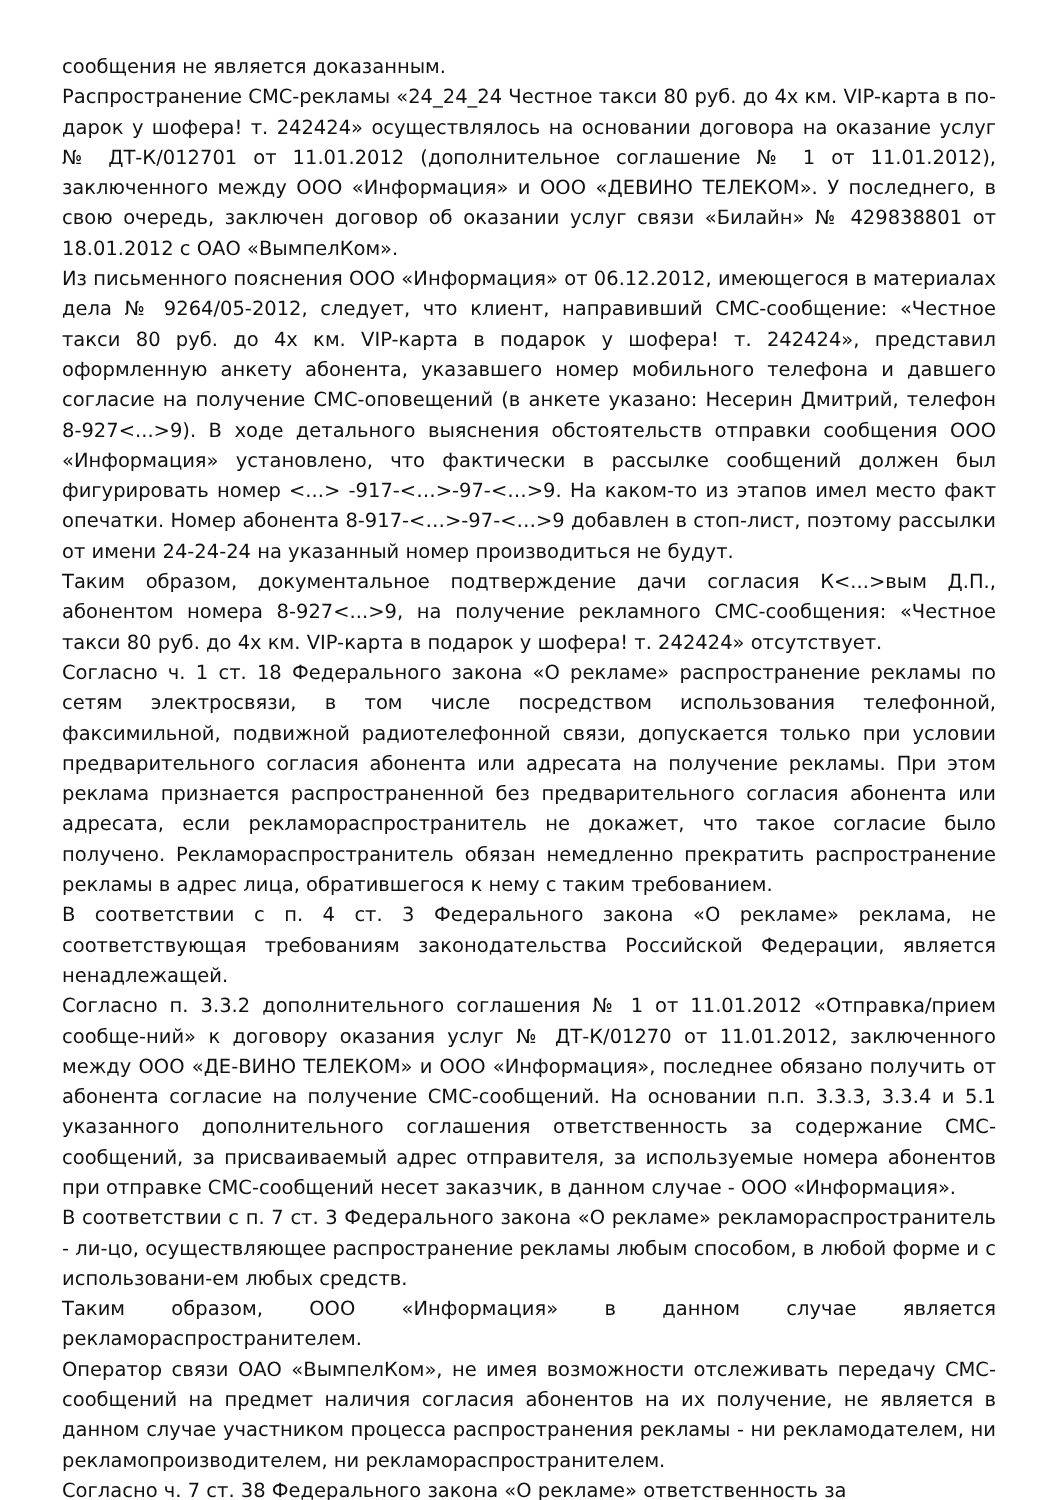сообщения не является доказанным.
Распространение СМС-рекламы «24_24_24 Честное такси 80 руб. до 4х км. VIP-карта в по-дарок у шофера! т. 242424» осуществлялось на основании договора на оказание услуг № ДТ-К/012701 от 11.01.2012 (дополнительное соглашение № 1 от 11.01.2012), заключенного между ООО «Информация» и ООО «ДЕВИНО ТЕЛЕКОМ». У последнего, в свою очередь, заключен договор об оказании услуг связи «Билайн» № 429838801 от 18.01.2012 с ОАО «ВымпелКом».
Из письменного пояснения ООО «Информация» от 06.12.2012, имеющегося в материалах дела № 9264/05-2012, следует, что клиент, направивший СМС-сообщение: «Честное такси 80 руб. до 4х км. VIP-карта в подарок у шофера! т. 242424», представил оформленную анкету абонента, указавшего номер мобильного телефона и давшего согласие на получение СМС-оповещений (в анкете указано: Несерин Дмитрий, телефон 8-927<...>9). В ходе детального выяснения обстоятельств отправки сообщения ООО «Информация» установлено, что фактически в рассылке сообщений должен был фигурировать номер <...> -917-<…>-97-<…>9. На каком-то из этапов имел место факт опечатки. Номер абонента 8-917-<…>-97-<…>9 добавлен в стоп-лист, поэтому рассылки от имени 24-24-24 на указанный номер производиться не будут.
Таким образом, документальное подтверждение дачи согласия К<...>вым Д.П., абонентом номера 8-927<...>9, на получение рекламного СМС-сообщения: «Честное такси 80 руб. до 4х км. VIP-карта в подарок у шофера! т. 242424» отсутствует.
Согласно ч. 1 ст. 18 Федерального закона «О рекламе» распространение рекламы по сетям электросвязи, в том числе посредством использования телефонной, факсимильной, подвижной радиотелефонной связи, допускается только при условии предварительного согласия абонента или адресата на получение рекламы. При этом реклама признается распространенной без предварительного согласия абонента или адресата, если рекламораспространитель не докажет, что такое согласие было получено. Рекламораспространитель обязан немедленно прекратить распространение рекламы в адрес лица, обратившегося к нему с таким требованием.
В соответствии с п. 4 ст. 3 Федерального закона «О рекламе» реклама, не соответствующая требованиям законодательства Российской Федерации, является ненадлежащей.
Согласно п. 3.3.2 дополнительного соглашения № 1 от 11.01.2012 «Отправка/прием сообще-ний» к договору оказания услуг № ДТ-К/01270 от 11.01.2012, заключенного между ООО «ДЕ-ВИНО ТЕЛЕКОМ» и ООО «Информация», последнее обязано получить от абонента согласие на получение СМС-сообщений. На основании п.п. 3.3.3, 3.3.4 и 5.1 указанного дополнительного соглашения ответственность за содержание СМС-сообщений, за присваиваемый адрес отправителя, за используемые номера абонентов при отправке СМС-сообщений несет заказчик, в данном случае - ООО «Информация».
В соответствии с п. 7 ст. 3 Федерального закона «О рекламе» рекламораспространитель - ли-цо, осуществляющее распространение рекламы любым способом, в любой форме и с использовани-ем любых средств.
Таким образом, ООО «Информация» в данном случае является рекламораспространителем.
Оператор связи ОАО «ВымпелКом», не имея возможности отслеживать передачу СМС-сообщений на предмет наличия согласия абонентов на их получение, не является в данном случае участником процесса распространения рекламы - ни рекламодателем, ни рекламопроизводителем, ни рекламораспространителем.
Согласно ч. 7 ст. 38 Федерального закона «О рекламе» ответственность за